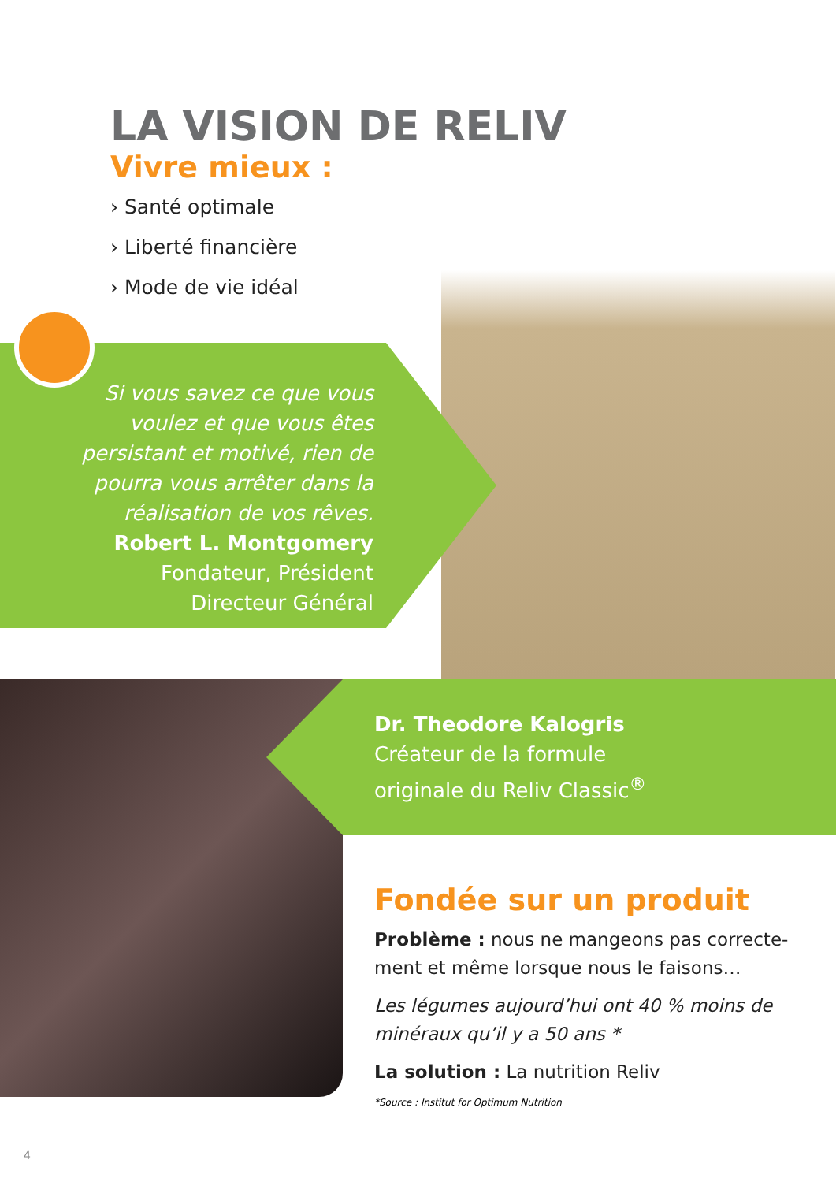LA VISION DE RELIV
Vivre mieux :
› Santé optimale
› Liberté financière
› Mode de vie idéal
Si vous savez ce que vous voulez et que vous êtes persistant et motivé, rien de pourra vous arrêter dans la réalisation de vos rêves.
Robert L. Montgomery
Fondateur, Président
Directeur Général
Dr. Theodore Kalogris
Créateur de la formule
originale du Reliv Classic<sup>®</sup>
Fondée sur un produit
Problème : nous ne mangeons pas correcte-ment et même lorsque nous le faisons…
Les légumes aujourd’hui ont 40 % moins de minéraux qu’il y a 50 ans *
La solution : La nutrition Reliv
*Source : Institut for Optimum Nutrition
4